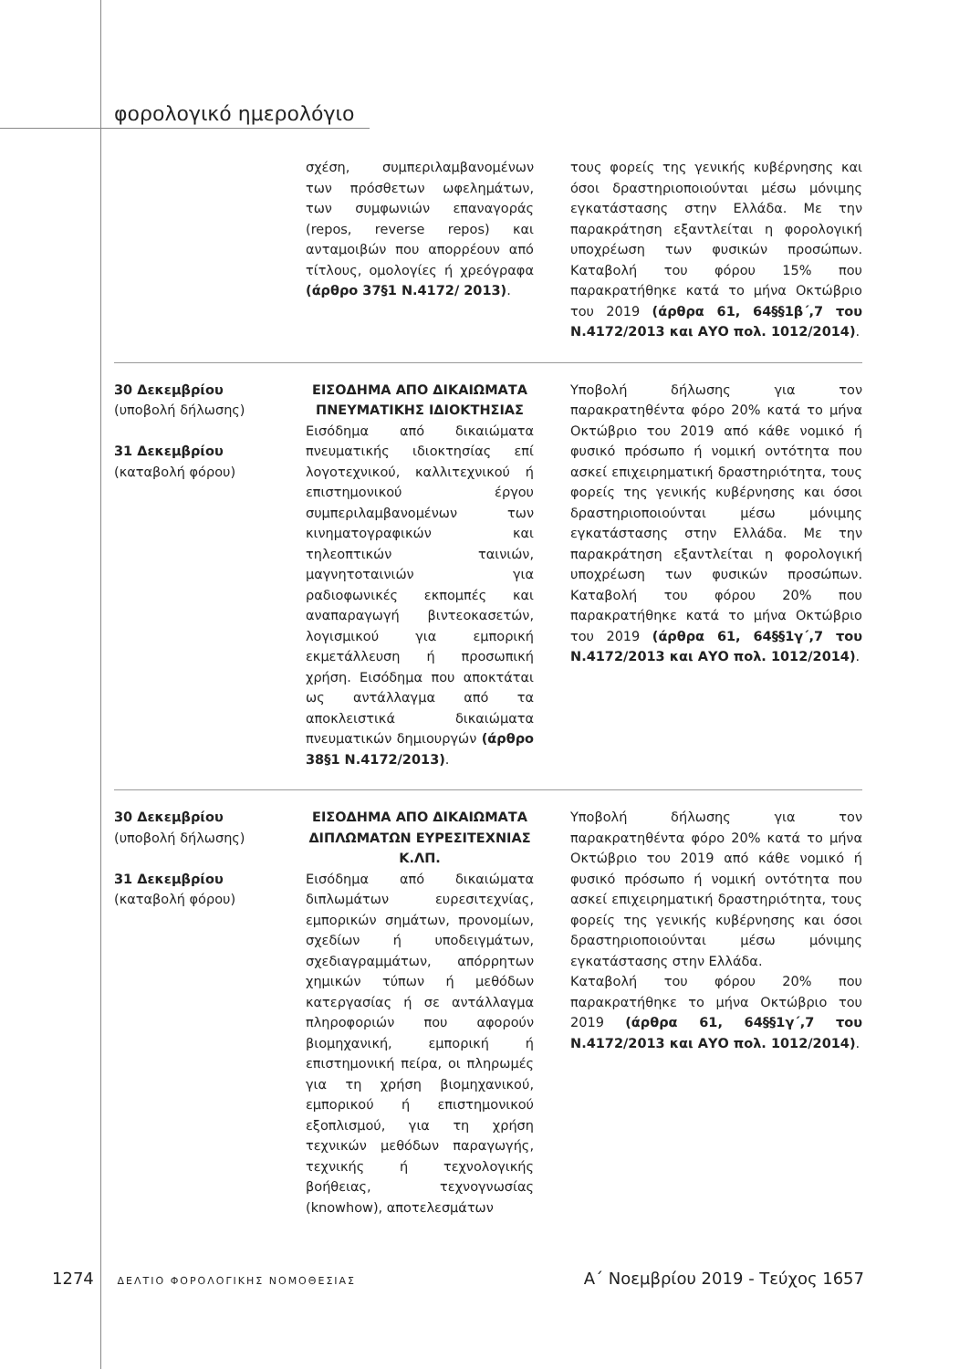φορολογικό ημερολόγιο
| | σχέση, συμπεριλαμβανομένων των πρόσθετων ωφελημάτων, των συμφωνιών επαναγοράς (repos, reverse repos) και ανταμοιβών που απορρέουν από τίτλους, ομολογίες ή χρεόγραφα (άρθρο 37§1 Ν.4172/ 2013) . | τους φορείς της γενικής κυβέρνησης και όσοι δραστηριοποιούνται μέσω μόνιμης εγκατάστασης στην Ελλάδα. Με την παρακράτηση εξαντλείται η φορολογική υποχρέωση των φυσικών προσώπων. Καταβολή του φόρου 15% που παρακρατήθηκε κατά το μήνα Οκτώβριο του 2019 (άρθρα 61, 64§§1β΄,7 του Ν.4172/2013 και ΑΥΟ πολ. 1012/2014) . |
| 30 Δεκεμβρίου (υποβολή δήλωσης) 31 Δεκεμβρίου (καταβολή φόρου) | ΕΙΣΟΔΗΜΑ ΑΠΟ ΔΙΚΑΙΩΜΑΤΑ ΠΝΕΥΜΑΤΙΚΗΣ ΙΔΙΟΚΤΗΣΙΑΣ Εισόδημα από δικαιώματα πνευματικής ιδιοκτησίας επί λογοτεχνικού, καλλιτεχνικού ή επιστημονικού έργου συμπεριλαμβανομένων των κινηματογραφικών και τηλεοπτικών ταινιών, μαγνητοταινιών για ραδιοφωνικές εκπομπές και αναπαραγωγή βιντεοκασετών, λογισμικού για εμπορική εκμετάλλευση ή προσωπική χρήση. Εισόδημα που αποκτάται ως αντάλλαγμα από τα αποκλειστικά δικαιώματα πνευματικών δημιουργών (άρθρο 38§1 Ν.4172/2013) . | Υποβολή δήλωσης για τον παρακρατηθέντα φόρο 20% κατά το μήνα Οκτώβριο του 2019 από κάθε νομικό ή φυσικό πρόσωπο ή νομική οντότητα που ασκεί επιχειρηματική δραστηριότητα, τους φορείς της γενικής κυβέρνησης και όσοι δραστηριοποιούνται μέσω μόνιμης εγκατάστασης στην Ελλάδα. Με την παρακράτηση εξαντλείται η φορολογική υποχρέωση των φυσικών προσώπων. Καταβολή του φόρου 20% που παρακρατήθηκε κατά το μήνα Οκτώβριο του 2019 (άρθρα 61, 64§§1γ΄,7 του Ν.4172/2013 και ΑΥΟ πολ. 1012/2014) . |
| 30 Δεκεμβρίου (υποβολή δήλωσης) 31 Δεκεμβρίου (καταβολή φόρου) | ΕΙΣΟΔΗΜΑ ΑΠΟ ΔΙΚΑΙΩΜΑΤΑ ΔΙΠΛΩΜΑΤΩΝ ΕΥΡΕΣΙΤΕΧΝΙΑΣ Κ.ΛΠ. Εισόδημα από δικαιώματα διπλωμάτων ευρεσιτεχνίας, εμπορικών σημάτων, προνομίων, σχεδίων ή υποδειγμάτων, σχεδιαγραμμάτων, απόρρητων χημικών τύπων ή μεθόδων κατεργασίας ή σε αντάλλαγμα πληροφοριών που αφορούν βιομηχανική, εμπορική ή επιστημονική πείρα, οι πληρωμές για τη χρήση βιομηχανικού, εμπορικού ή επιστημονικού εξοπλισμού, για τη χρήση τεχνικών μεθόδων παραγωγής, τεχνικής ή τεχνολογικής βοήθειας, τεχνογνωσίας (knowhow), αποτελεσμάτων | Υποβολή δήλωσης για τον παρακρατηθέντα φόρο 20% κατά το μήνα Οκτώβριο του 2019 από κάθε νομικό ή φυσικό πρόσωπο ή νομική οντότητα που ασκεί επιχειρηματική δραστηριότητα, τους φορείς της γενικής κυβέρνησης και όσοι δραστηριοποιούνται μέσω μόνιμης εγκατάστασης στην Ελλάδα. Καταβολή του φόρου 20% που παρακρατήθηκε το μήνα Οκτώβριο του 2019 (άρθρα 61, 64§§1γ΄,7 του Ν.4172/2013 και ΑΥΟ πολ. 1012/2014) . |
1274 ΔΕΛΤΙΟ ΦΟΡΟΛΟΓΙΚΗΣ ΝΟΜΟΘΕΣΙΑΣ Α΄ Νοεμβρίου 2019 - Τεύχος 1657